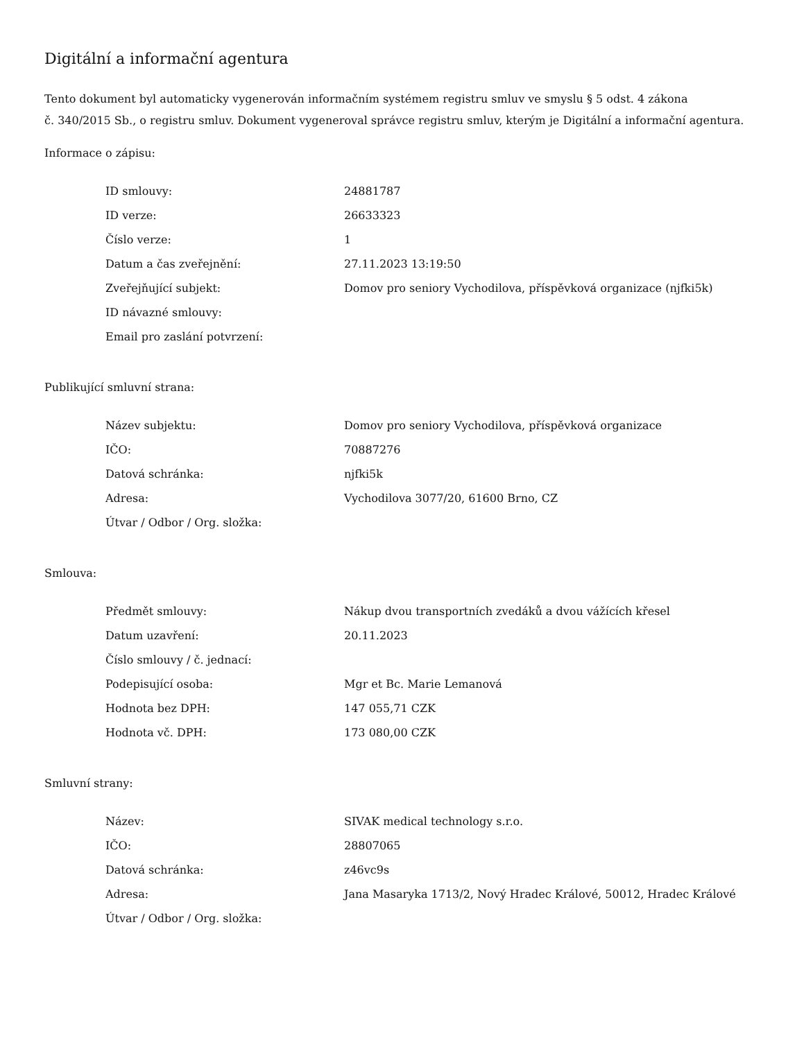Digitální a informační agentura
Tento dokument byl automaticky vygenerován informačním systémem registru smluv ve smyslu § 5 odst. 4 zákona
č. 340/2015 Sb., o registru smluv. Dokument vygeneroval správce registru smluv, kterým je Digitální a informační agentura.
Informace o zápisu:
| ID smlouvy: | 24881787 |
| ID verze: | 26633323 |
| Číslo verze: | 1 |
| Datum a čas zveřejnění: | 27.11.2023 13:19:50 |
| Zveřejňující subjekt: | Domov pro seniory Vychodilova, příspěvková organizace (njfki5k) |
| ID návazné smlouvy: | |
| Email pro zaslání potvrzení: | |
Publikující smluvní strana:
| Název subjektu: | Domov pro seniory Vychodilova, příspěvková organizace |
| IČO: | 70887276 |
| Datová schránka: | njfki5k |
| Adresa: | Vychodilova 3077/20, 61600 Brno, CZ |
| Útvar / Odbor / Org. složka: | |
Smlouva:
| Předmět smlouvy: | Nákup dvou transportních zvedáků a dvou vážících křesel |
| Datum uzavření: | 20.11.2023 |
| Číslo smlouvy / č. jednací: | |
| Podepisující osoba: | Mgr et Bc. Marie Lemanová |
| Hodnota bez DPH: | 147 055,71 CZK |
| Hodnota vč. DPH: | 173 080,00 CZK |
Smluvní strany:
| Název: | SIVAK medical technology s.r.o. |
| IČO: | 28807065 |
| Datová schránka: | z46vc9s |
| Adresa: | Jana Masaryka 1713/2, Nový Hradec Králové, 50012, Hradec Králové |
| Útvar / Odbor / Org. složka: | |